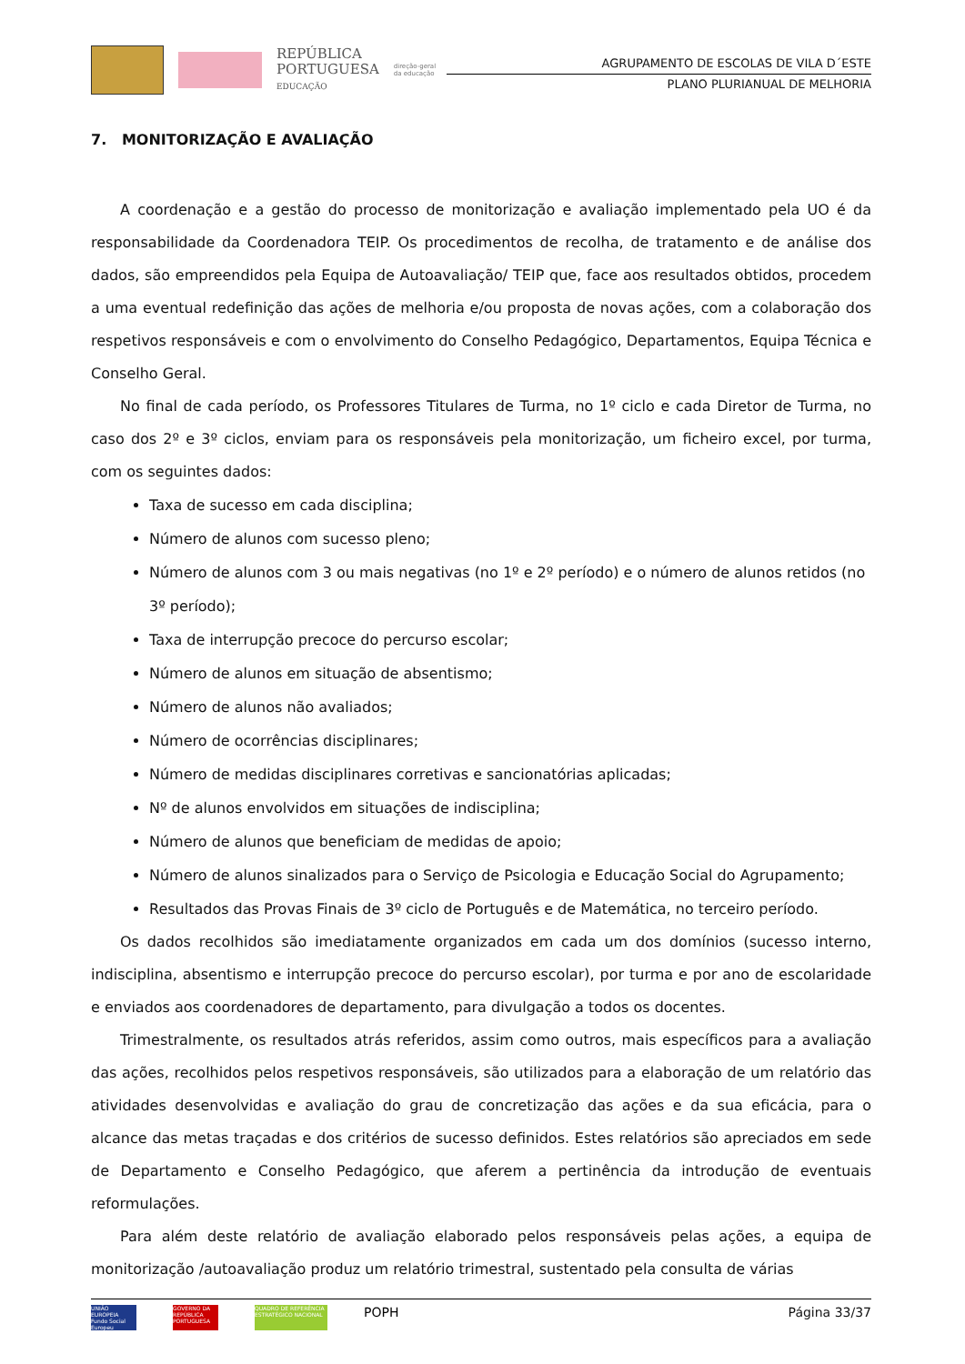REPÚBLICA
PORTUGUESA
EDUCAÇÃO
direção-geral
da educação
AGRUPAMENTO DE ESCOLAS DE VILA D´ESTE
PLANO PLURIANUAL DE MELHORIA
7. MONITORIZAÇÃO E AVALIAÇÃO
A coordenação e a gestão do processo de monitorização e avaliação implementado pela UO é da responsabilidade da Coordenadora TEIP. Os procedimentos de recolha, de tratamento e de análise dos dados, são empreendidos pela Equipa de Autoavaliação/ TEIP que, face aos resultados obtidos, procedem a uma eventual redefinição das ações de melhoria e/ou proposta de novas ações, com a colaboração dos respetivos responsáveis e com o envolvimento do Conselho Pedagógico, Departamentos, Equipa Técnica e Conselho Geral.
No final de cada período, os Professores Titulares de Turma, no 1º ciclo e cada Diretor de Turma, no caso dos 2º e 3º ciclos, enviam para os responsáveis pela monitorização, um ficheiro excel, por turma, com os seguintes dados:
Taxa de sucesso em cada disciplina;
Número de alunos com sucesso pleno;
Número de alunos com 3 ou mais negativas (no 1º e 2º período) e o número de alunos retidos (no 3º período);
Taxa de interrupção precoce do percurso escolar;
Número de alunos em situação de absentismo;
Número de alunos não avaliados;
Número de ocorrências disciplinares;
Número de medidas disciplinares corretivas e sancionatórias aplicadas;
Nº de alunos envolvidos em situações de indisciplina;
Número de alunos que beneficiam de medidas de apoio;
Número de alunos sinalizados para o Serviço de Psicologia e Educação Social do Agrupamento;
Resultados das Provas Finais de 3º ciclo de Português e de Matemática, no terceiro período.
Os dados recolhidos são imediatamente organizados em cada um dos domínios (sucesso interno, indisciplina, absentismo e interrupção precoce do percurso escolar), por turma e por ano de escolaridade e enviados aos coordenadores de departamento, para divulgação a todos os docentes.
Trimestralmente, os resultados atrás referidos, assim como outros, mais específicos para a avaliação das ações, recolhidos pelos respetivos responsáveis, são utilizados para a elaboração de um relatório das atividades desenvolvidas e avaliação do grau de concretização das ações e da sua eficácia, para o alcance das metas traçadas e dos critérios de sucesso definidos. Estes relatórios são apreciados em sede de Departamento e Conselho Pedagógico, que aferem a pertinência da introdução de eventuais reformulações.
Para além deste relatório de avaliação elaborado pelos responsáveis pelas ações, a equipa de monitorização /autoavaliação produz um relatório trimestral, sustentado pela consulta de várias
UNIÃO EUROPEIA Fundo Social Europeu
GOVERNO DA REPÚBLICA PORTUGUESA
QUADRO DE REFERÊNCIA ESTRATÉGICO NACIONAL
POPH
Página 33/37